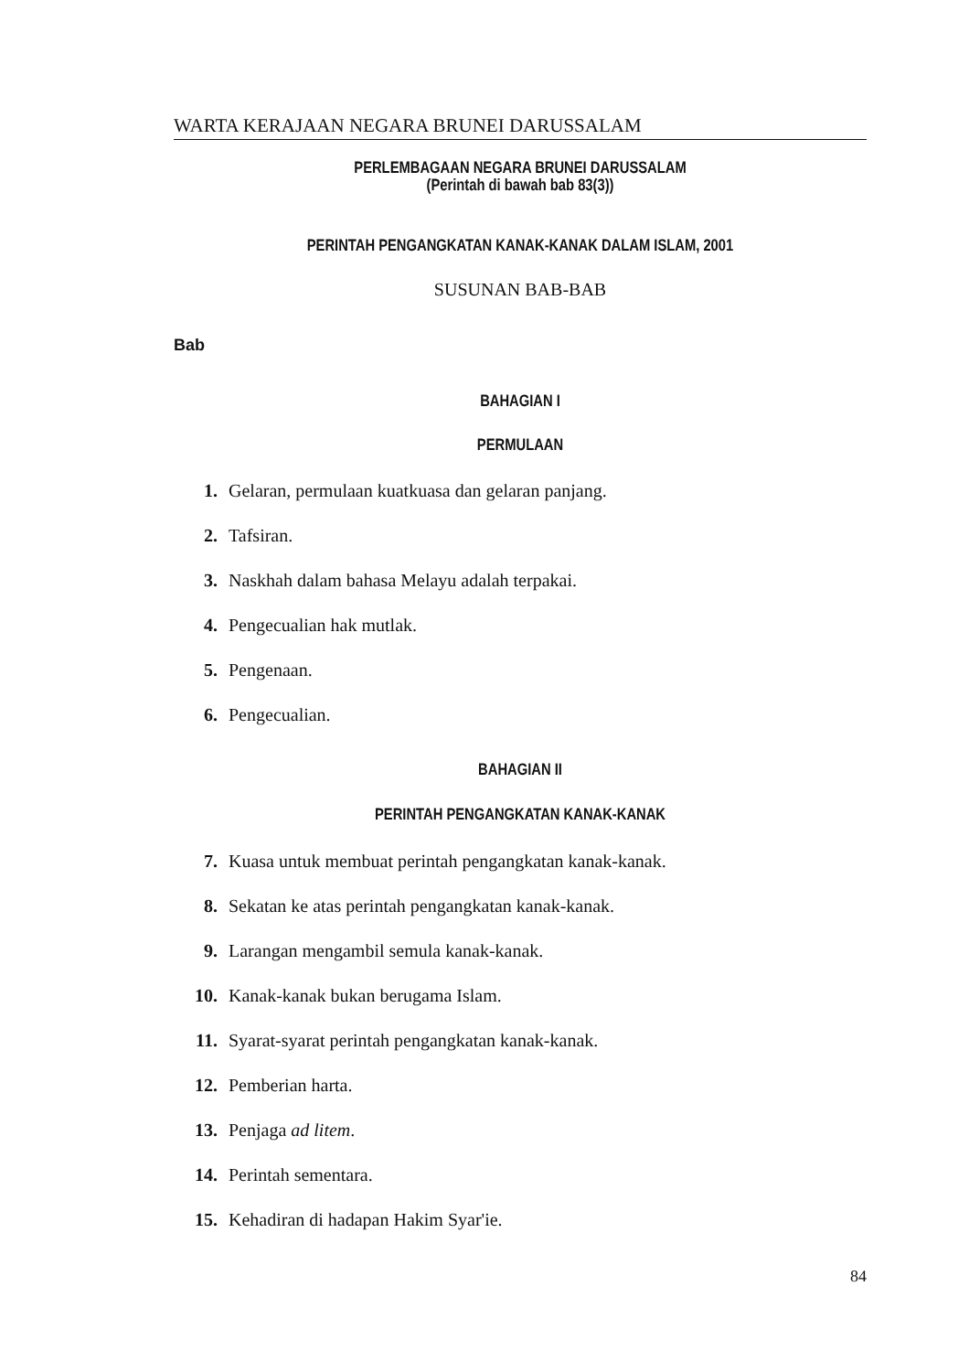WARTA KERAJAAN NEGARA BRUNEI DARUSSALAM
PERLEMBAGAAN NEGARA BRUNEI DARUSSALAM
(Perintah di bawah bab 83(3))
PERINTAH PENGANGKATAN KANAK-KANAK DALAM ISLAM, 2001
SUSUNAN BAB-BAB
Bab
BAHAGIAN I
PERMULAAN
1. Gelaran, permulaan kuatkuasa dan gelaran panjang.
2. Tafsiran.
3. Naskhah dalam bahasa Melayu adalah terpakai.
4. Pengecualian hak mutlak.
5. Pengenaan.
6. Pengecualian.
BAHAGIAN II
PERINTAH PENGANGKATAN KANAK-KANAK
7. Kuasa untuk membuat perintah pengangkatan kanak-kanak.
8. Sekatan ke atas perintah pengangkatan kanak-kanak.
9. Larangan mengambil semula kanak-kanak.
10. Kanak-kanak bukan berugama Islam.
11. Syarat-syarat perintah pengangkatan kanak-kanak.
12. Pemberian harta.
13. Penjaga ad litem.
14. Perintah sementara.
15. Kehadiran di hadapan Hakim Syar'ie.
84